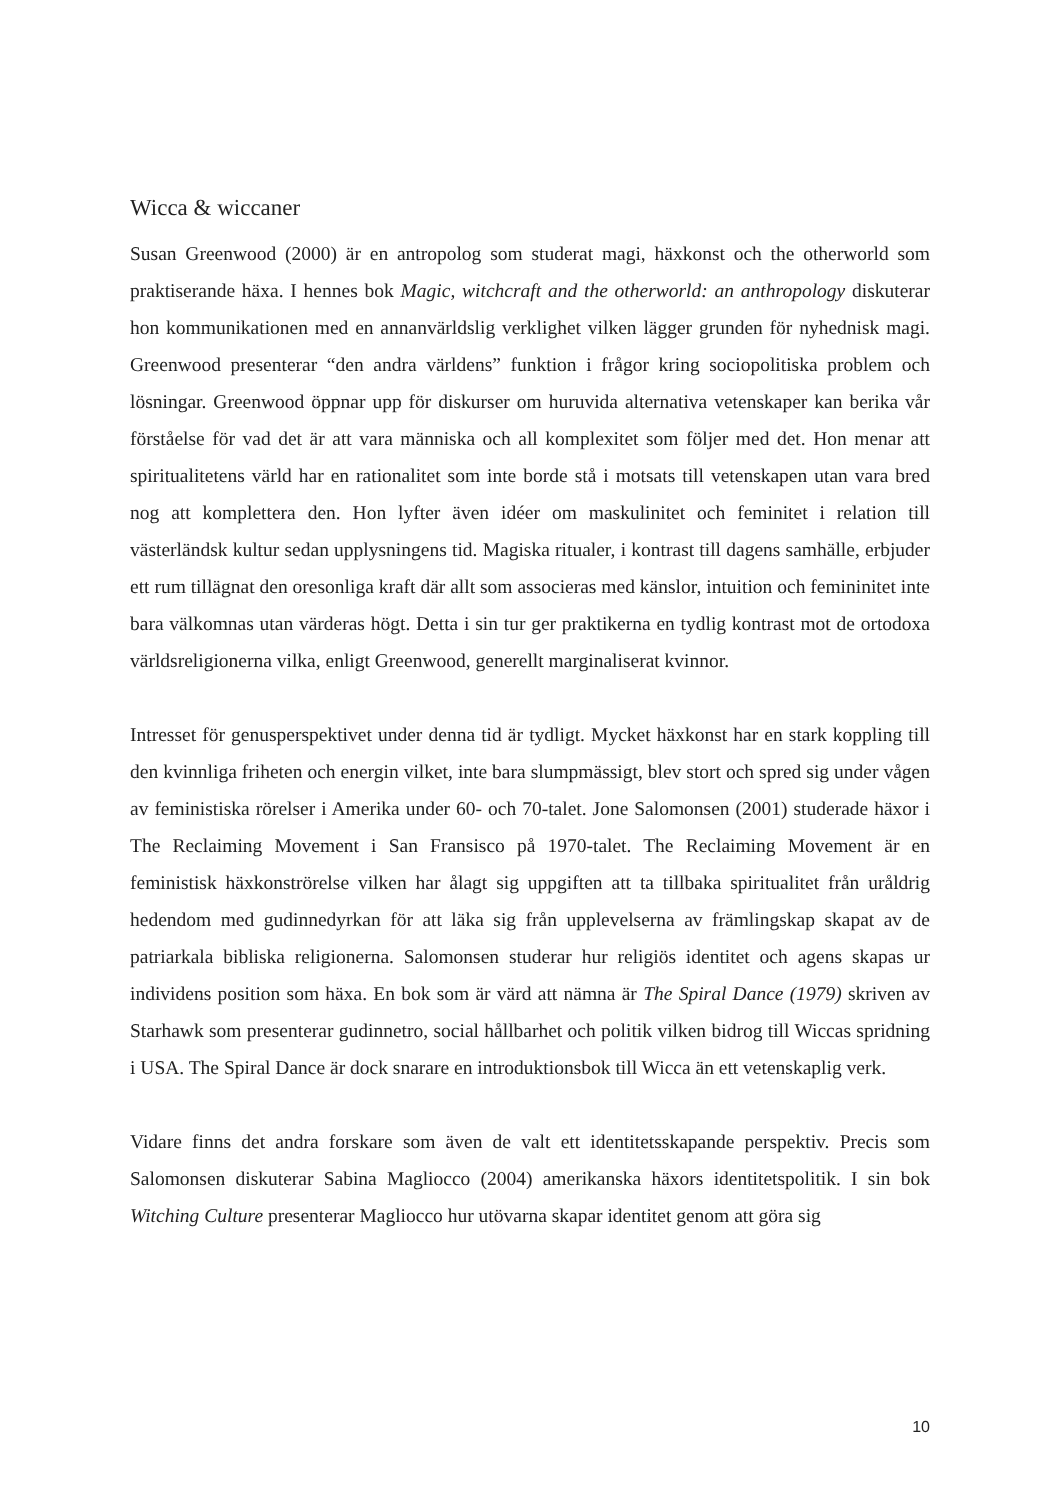Wicca & wiccaner
Susan Greenwood (2000) är en antropolog som studerat magi, häxkonst och the otherworld som praktiserande häxa. I hennes bok Magic, witchcraft and the otherworld: an anthropology diskuterar hon kommunikationen med en annanvärldslig verklighet vilken lägger grunden för nyhednisk magi. Greenwood presenterar “den andra världens” funktion i frågor kring sociopolitiska problem och lösningar. Greenwood öppnar upp för diskurser om huruvida alternativa vetenskaper kan berika vår förståelse för vad det är att vara människa och all komplexitet som följer med det. Hon menar att spiritualitetens värld har en rationalitet som inte borde stå i motsats till vetenskapen utan vara bred nog att komplettera den. Hon lyfter även idéer om maskulinitet och feminitet i relation till västerländsk kultur sedan upplysningens tid. Magiska ritualer, i kontrast till dagens samhälle, erbjuder ett rum tillägnat den oresonliga kraft där allt som associeras med känslor, intuition och femininitet inte bara välkomnas utan värderas högt. Detta i sin tur ger praktikerna en tydlig kontrast mot de ortodoxa världsreligionerna vilka, enligt Greenwood, generellt marginaliserat kvinnor.
Intresset för genusperspektivet under denna tid är tydligt. Mycket häxkonst har en stark koppling till den kvinnliga friheten och energin vilket, inte bara slumpmässigt, blev stort och spred sig under vågen av feministiska rörelser i Amerika under 60- och 70-talet. Jone Salomonsen (2001) studerade häxor i The Reclaiming Movement i San Fransisco på 1970-talet. The Reclaiming Movement är en feministisk häxkonströrelse vilken har ålagt sig uppgiften att ta tillbaka spiritualitet från uråldrig hedendom med gudinnedyrkan för att läka sig från upplevelserna av främlingskap skapat av de patriarkala bibliska religionerna. Salomonsen studerar hur religiös identitet och agens skapas ur individens position som häxa. En bok som är värd att nämna är The Spiral Dance (1979) skriven av Starhawk som presenterar gudinnetro, social hållbarhet och politik vilken bidrog till Wiccas spridning i USA. The Spiral Dance är dock snarare en introduktionsbok till Wicca än ett vetenskaplig verk.
Vidare finns det andra forskare som även de valt ett identitetsskapande perspektiv. Precis som Salomonsen diskuterar Sabina Magliocco (2004) amerikanska häxors identitetspolitik. I sin bok Witching Culture presenterar Magliocco hur utövarna skapar identitet genom att göra sig
10